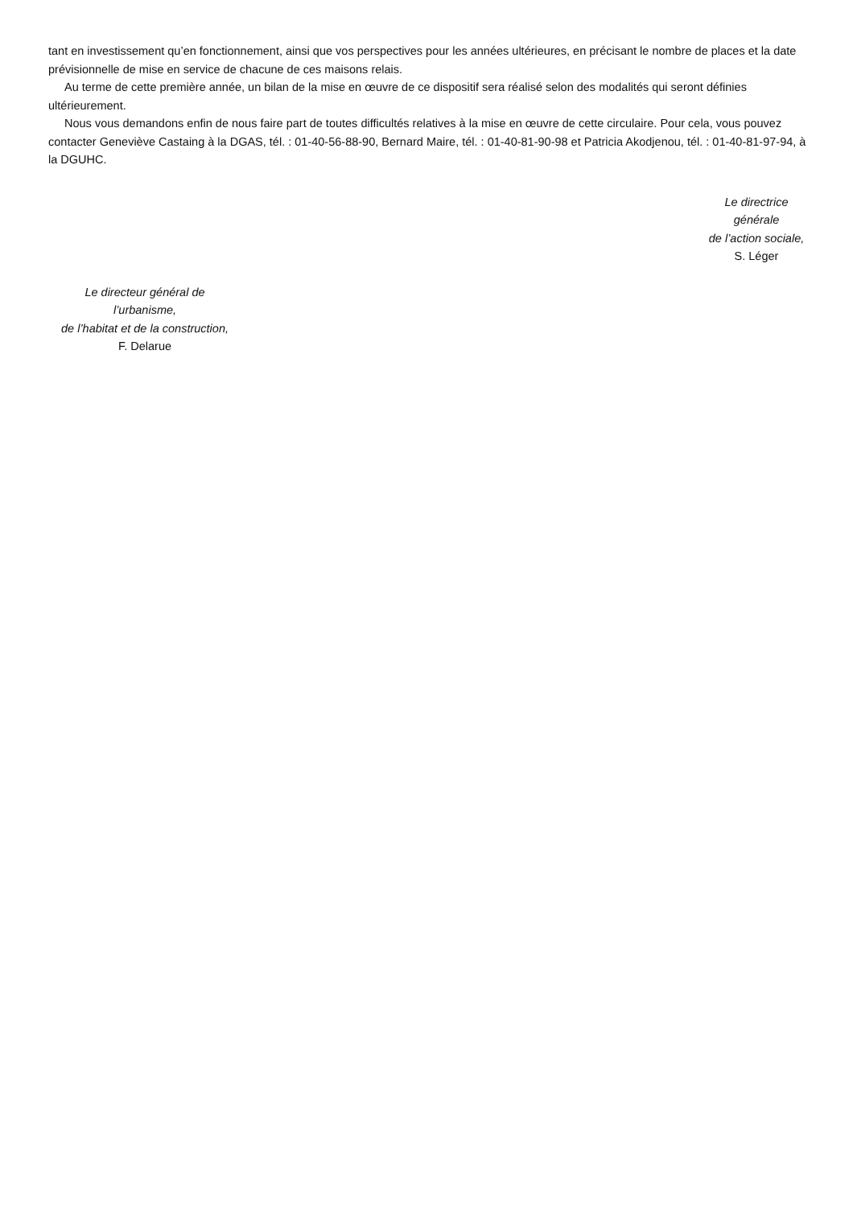tant en investissement qu’en fonctionnement, ainsi que vos perspectives pour les années ultérieures, en précisant le nombre de places et la date prévisionnelle de mise en service de chacune de ces maisons relais.
Au terme de cette première année, un bilan de la mise en œuvre de ce dispositif sera réalisé selon des modalités qui seront définies ultérieurement.
Nous vous demandons enfin de nous faire part de toutes difficultés relatives à la mise en œuvre de cette circulaire. Pour cela, vous pouvez contacter Geneviève Castaing à la DGAS, tél. : 01-40-56-88-90, Bernard Maire, tél. : 01-40-81-90-98 et Patricia Akodjenou, tél. : 01-40-81-97-94, à la DGUHC.
Le directrice
générale
de l’action sociale,
S. Léger
Le directeur général de
l’urbanisme,
de l’habitat et de la construction,
F. Delarue